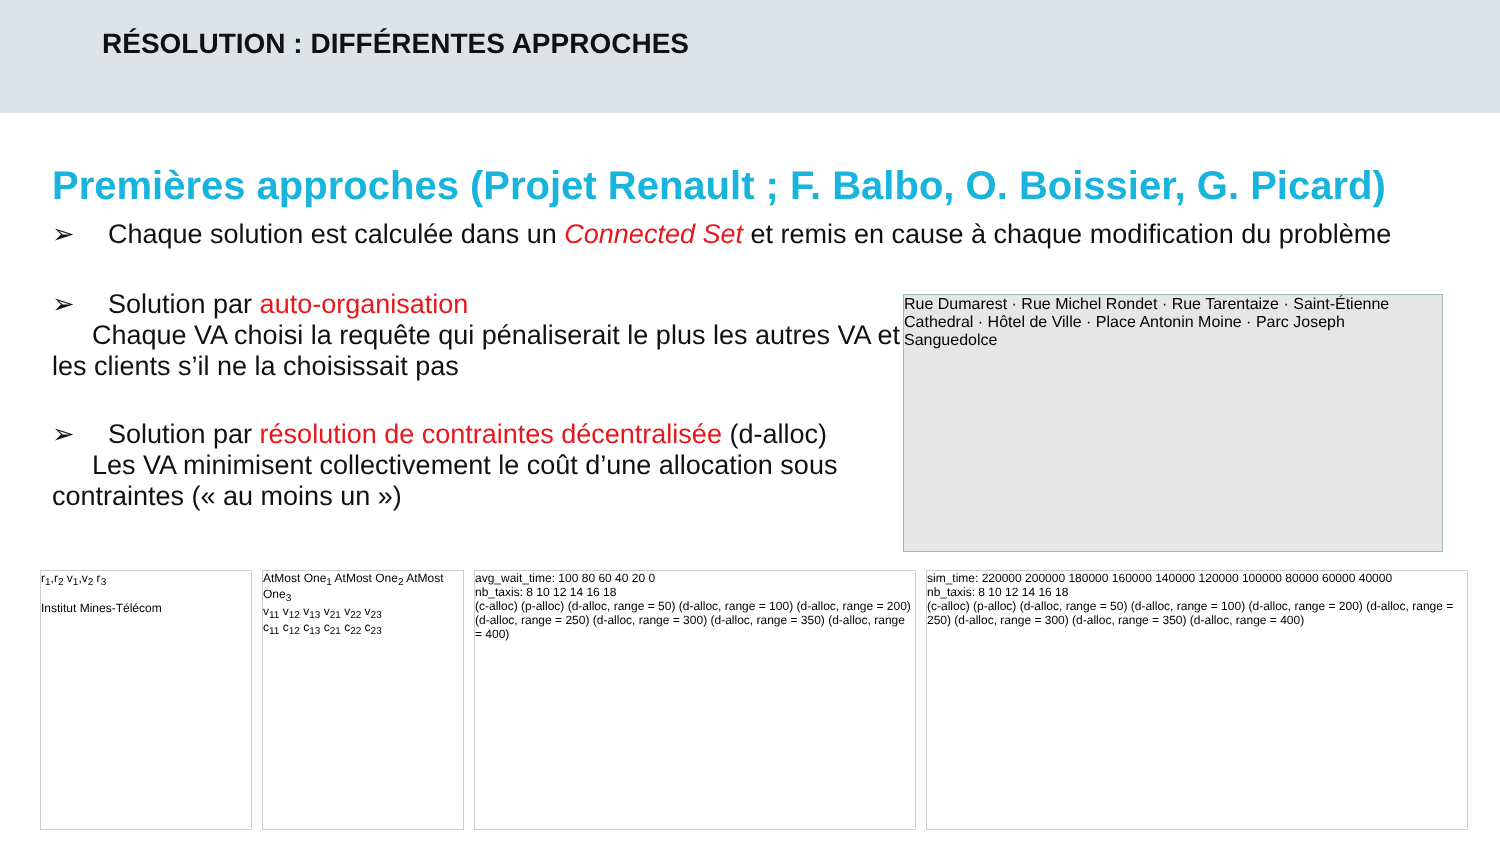RÉSOLUTION : DIFFÉRENTES APPROCHES
Premières approches (Projet Renault ; F. Balbo, O. Boissier, G. Picard)
➢ Chaque solution est calculée dans un Connected Set et remis en cause à chaque modification du problème
➢ Solution par auto-organisation
Chaque VA choisi la requête qui pénaliserait le plus les autres VA et les clients s’il ne la choisissait pas
➢ Solution par résolution de contraintes décentralisée (d-alloc)
Les VA minimisent collectivement le coût d’une allocation sous contraintes (« au moins un »)
Rue Dumarest · Rue Michel Rondet · Rue Tarentaize · Saint-Étienne Cathedral · Hôtel de Ville · Place Antonin Moine · Parc Joseph Sanguedolce
r<sub>1</sub>,r<sub>2</sub> v<sub>1</sub>,v<sub>2</sub> r<sub>3</sub>
Institut Mines-Télécom
AtMost One<sub>1</sub> AtMost One<sub>2</sub> AtMost One<sub>3</sub>
v<sub>11</sub> v<sub>12</sub> v<sub>13</sub> v<sub>21</sub> v<sub>22</sub> v<sub>23</sub>
c<sub>11</sub> c<sub>12</sub> c<sub>13</sub> c<sub>21</sub> c<sub>22</sub> c<sub>23</sub>
avg_wait_time: 100 80 60 40 20 0
nb_taxis: 8 10 12 14 16 18
(c-alloc) (p-alloc) (d-alloc, range = 50) (d-alloc, range = 100) (d-alloc, range = 200) (d-alloc, range = 250) (d-alloc, range = 300) (d-alloc, range = 350) (d-alloc, range = 400)
sim_time: 220000 200000 180000 160000 140000 120000 100000 80000 60000 40000
nb_taxis: 8 10 12 14 16 18
(c-alloc) (p-alloc) (d-alloc, range = 50) (d-alloc, range = 100) (d-alloc, range = 200) (d-alloc, range = 250) (d-alloc, range = 300) (d-alloc, range = 350) (d-alloc, range = 400)